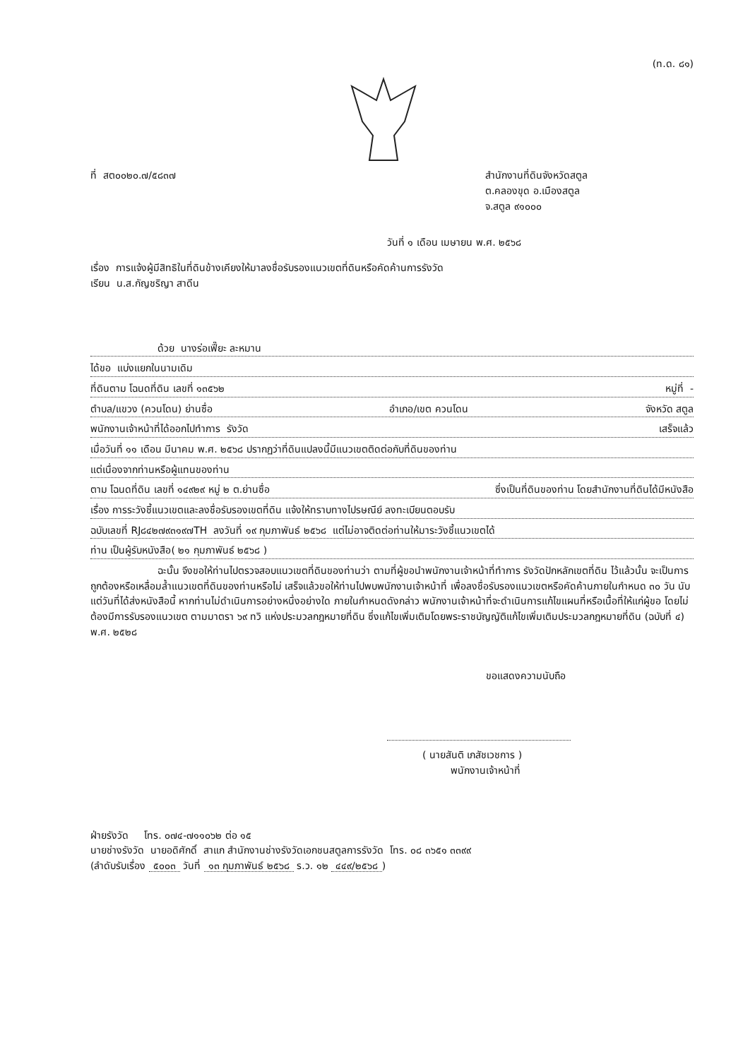(ท.ด. ๘๑)
ที่ สต๐๐๒๐.๗/๕๘๓๗ สำนักงานที่ดินจังหวัดสตูล
ต.คลองขุด อ.เมืองสตูล
จ.สตูล ๙๑๐๐๐
วันที่ ๑ เดือน เมษายน พ.ศ. ๒๕๖๘
เรื่อง การแจ้งผู้มีสิทธิในที่ดินข้างเคียงให้มาลงชื่อรับรองแนวเขตที่ดินหรือคัดค้านการรังวัด
เรียน น.ส.กัญชริญา สาดีน
ด้วย นางร่อเฟี๊ยะ ละหมาน
ได้ขอ แบ่งแยกในนามเดิม
ที่ดินตาม โฉนดที่ดิน เลขที่ ๑๓๕๖๒ หมู่ที่ -
ตำบล/แขวง (ควนโดน) ย่านซื่อ อำเภอ/เขต ควนโดน จังหวัด สตูล
พนักงานเจ้าหน้าที่ได้ออกไปทำการ รังวัด เสร็จแล้ว
เมื่อวันที่ ๑๑ เดือน มีนาคม พ.ศ. ๒๕๖๘ ปรากฏว่าที่ดินแปลงนี้มีแนวเขตติดต่อกับที่ดินของท่าน
แต่เนื่องจากท่านหรือผู้แทนของท่าน
ตาม โฉนดที่ดิน เลขที่ ๑๔๙๒๙ หมู่ ๒ ต.ย่านซื่อ ซึ่งเป็นที่ดินของท่าน โดยสำนักงานที่ดินได้มีหนังสือ
เรื่อง การระวังชี้แนวเขตและลงชื่อรับรองเขตที่ดิน แจ้งให้ทราบทางไปรษณีย์ ลงทะเบียนตอบรับ
ฉบับเลขที่ RJ๘๔๒๗๙๓๑๙๗TH ลงวันที่ ๑๙ กุมภาพันธ์ ๒๕๖๘ แต่ไม่อาจติดต่อท่านให้มาระวังชี้แนวเขตได้
ท่าน เป็นผู้รับหนังสือ( ๒๑ กุมภาพันธ์ ๒๕๖๘ )
ฉะนั้น จึงขอให้ท่านไปตรวจสอบแนวเขตที่ดินของท่านว่า ตามที่ผู้ขอนำพนักงานเจ้าหน้าที่ทำการ รังวัดปักหลักเขตที่ดิน ไว้แล้วนั้น จะเป็นการถูกต้องหรือเหลื่อมล้ำแนวเขตที่ดินของท่านหรือไม่ เสร็จแล้วขอให้ท่านไปพบพนักงานเจ้าหน้าที่ เพื่อลงชื่อรับรองแนวเขตหรือคัดค้านภายในกำหนด ๓๐ วัน นับแต่วันที่ได้ส่งหนังสือนี้ หากท่านไม่ดำเนินการอย่างหนึ่งอย่างใด ภายในกำหนดดังกล่าว พนักงานเจ้าหน้าที่จะดำเนินการแก้ไขแผนที่หรือเนื้อที่ให้แก่ผู้ขอ โดยไม่ต้องมีการรับรองแนวเขต ตามมาตรา ๖๙ ทวิ แห่งประมวลกฎหมายที่ดิน ซึ่งแก้ไขเพิ่มเติมโดยพระราชบัญญัติแก้ไขเพิ่มเติมประมวลกฎหมายที่ดิน (ฉบับที่ ๔) พ.ศ. ๒๕๒๘
ขอแสดงความนับถือ
( นายสันติ เภสัชเวชการ )
พนักงานเจ้าหน้าที่
ฝ่ายรังวัด โทร. ๐๗๔-๗๑๑๐๖๒ ต่อ ๑๕
นายช่างรังวัด นายอดิศักดิ์ สาแก สำนักงานช่างรังวัดเอกชนสตูลการรังวัด โทร. ๐๘ ๓๖๕๑ ๓๓๙๙
(ลำดับรับเรื่อง ๕๐๐๓ วันที่ ๑๓ กุมภาพันธ์ ๒๕๖๘ ร.ว. ๑๒ ๔๔๙/๒๕๖๘)